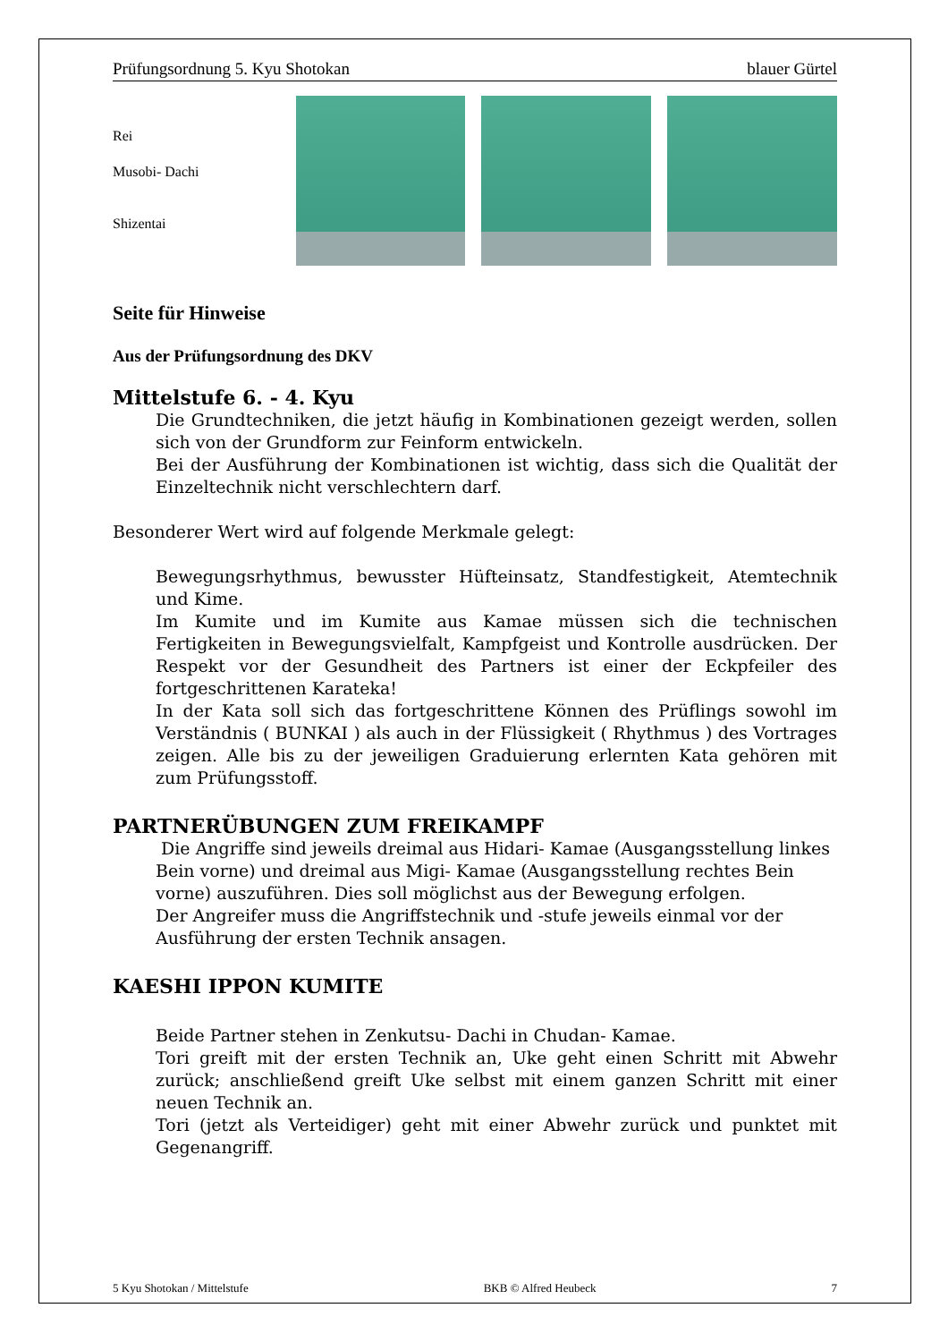Prüfungsordnung 5. Kyu Shotokan blauer Gürtel
Rei
Musobi- Dachi
Shizentai
Seite für Hinweise
Aus der Prüfungsordnung des DKV
Mittelstufe 6. - 4. Kyu
Die Grundtechniken, die jetzt häufig in Kombinationen gezeigt werden, sollen sich von der Grundform zur Feinform entwickeln.
Bei der Ausführung der Kombinationen ist wichtig, dass sich die Qualität der Einzeltechnik nicht verschlechtern darf.
Besonderer Wert wird auf folgende Merkmale gelegt:
Bewegungsrhythmus, bewusster Hüfteinsatz, Standfestigkeit, Atemtechnik und Kime.
Im Kumite und im Kumite aus Kamae müssen sich die technischen Fertigkeiten in Bewegungsvielfalt, Kampfgeist und Kontrolle ausdrücken. Der Respekt vor der Gesundheit des Partners ist einer der Eckpfeiler des fortgeschrittenen Karateka!
In der Kata soll sich das fortgeschrittene Können des Prüflings sowohl im Verständnis ( BUNKAI ) als auch in der Flüssigkeit ( Rhythmus ) des Vortrages zeigen. Alle bis zu der jeweiligen Graduierung erlernten Kata gehören mit zum Prüfungsstoff.
PARTNERÜBUNGEN ZUM FREIKAMPF
Die Angriffe sind jeweils dreimal aus Hidari- Kamae (Ausgangsstellung linkes Bein vorne) und dreimal aus Migi- Kamae (Ausgangsstellung rechtes Bein vorne) auszuführen. Dies soll möglichst aus der Bewegung erfolgen.
Der Angreifer muss die Angriffstechnik und -stufe jeweils einmal vor der Ausführung der ersten Technik ansagen.
KAESHI IPPON KUMITE
Beide Partner stehen in Zenkutsu- Dachi in Chudan- Kamae.
Tori greift mit der ersten Technik an, Uke geht einen Schritt mit Abwehr zurück; anschließend greift Uke selbst mit einem ganzen Schritt mit einer neuen Technik an.
Tori (jetzt als Verteidiger) geht mit einer Abwehr zurück und punktet mit Gegenangriff.
5 Kyu Shotokan / Mittelstufe BKB © Alfred Heubeck 7